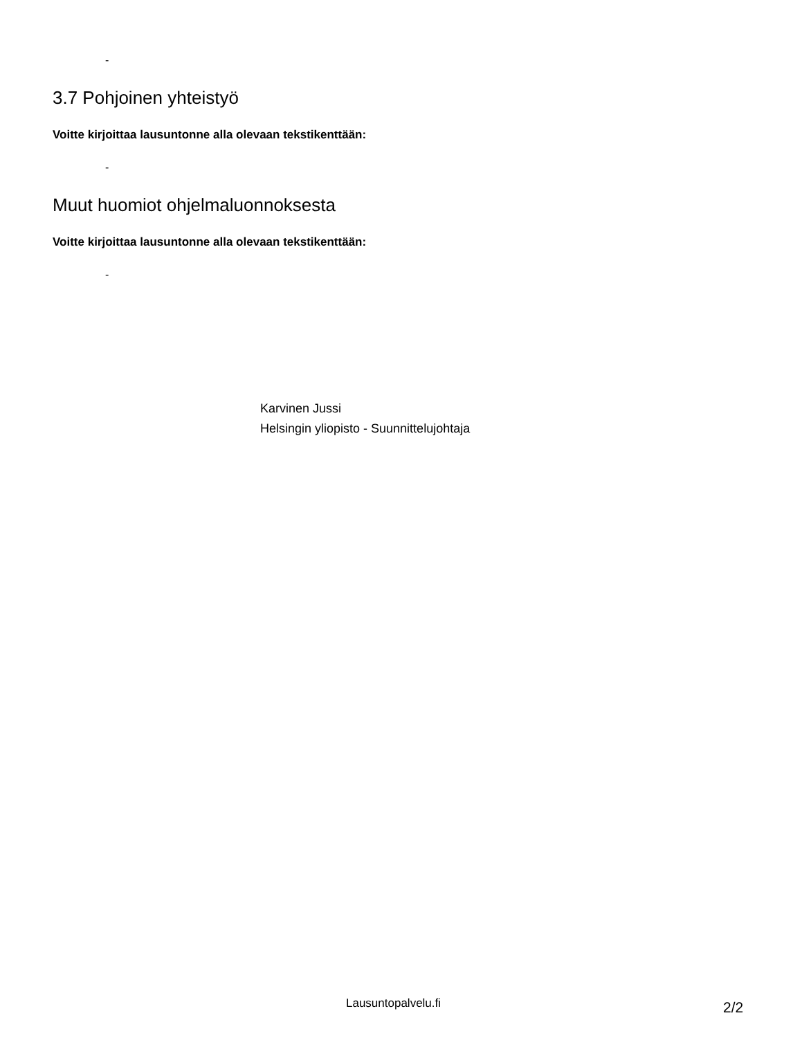-
3.7 Pohjoinen yhteistyö
Voitte kirjoittaa lausuntonne alla olevaan tekstikenttään:
-
Muut huomiot ohjelmaluonnoksesta
Voitte kirjoittaa lausuntonne alla olevaan tekstikenttään:
-
Karvinen Jussi
Helsingin yliopisto - Suunnittelujohtaja
Lausuntopalvelu.fi 2/2